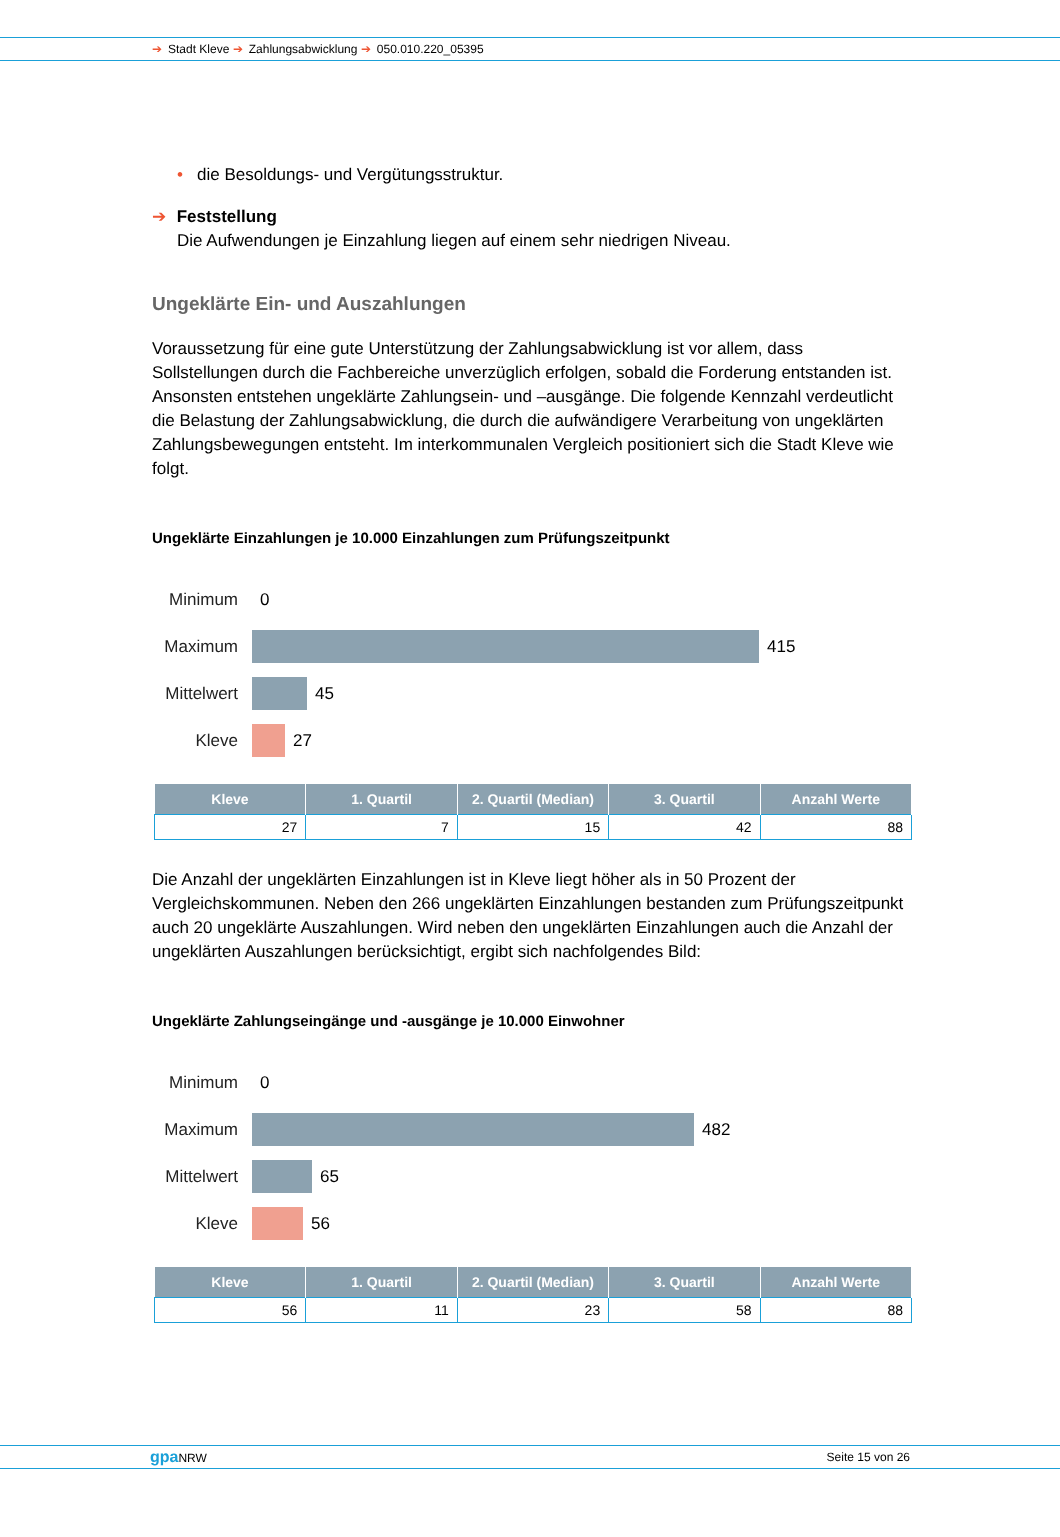➔ Stadt Kleve ➔ Zahlungsabwicklung ➔ 050.010.220_05395
• die Besoldungs- und Vergütungsstruktur.
➔ Feststellung
Die Aufwendungen je Einzahlung liegen auf einem sehr niedrigen Niveau.
Ungeklärte Ein- und Auszahlungen
Voraussetzung für eine gute Unterstützung der Zahlungsabwicklung ist vor allem, dass Sollstellungen durch die Fachbereiche unverzüglich erfolgen, sobald die Forderung entstanden ist. Ansonsten entstehen ungeklärte Zahlungsein- und –ausgänge. Die folgende Kennzahl verdeutlicht die Belastung der Zahlungsabwicklung, die durch die aufwändigere Verarbeitung von ungeklärten Zahlungsbewegungen entsteht. Im interkommunalen Vergleich positioniert sich die Stadt Kleve wie folgt.
Ungeklärte Einzahlungen je 10.000 Einzahlungen zum Prüfungszeitpunkt
Minimum 0
Maximum 415
Mittelwert
45
Kleve 27
| Kleve | 1. Quartil | 2. Quartil (Median) | 3. Quartil | Anzahl Werte |
| --- | --- | --- | --- | --- |
| 27 | 7 | 15 | 42 | 88 |
Die Anzahl der ungeklärten Einzahlungen ist in Kleve liegt höher als in 50 Prozent der Vergleichskommunen. Neben den 266 ungeklärten Einzahlungen bestanden zum Prüfungszeitpunkt auch 20 ungeklärte Auszahlungen. Wird neben den ungeklärten Einzahlungen auch die Anzahl der ungeklärten Auszahlungen berücksichtigt, ergibt sich nachfolgendes Bild:
Ungeklärte Zahlungseingänge und -ausgänge je 10.000 Einwohner
Minimum 0
Maximum 482
Mittelwert
65
Kleve 56
| Kleve | 1. Quartil | 2. Quartil (Median) | 3. Quartil | Anzahl Werte |
| --- | --- | --- | --- | --- |
| 56 | 11 | 23 | 58 | 88 |
gpa NRW Seite 15 von 26